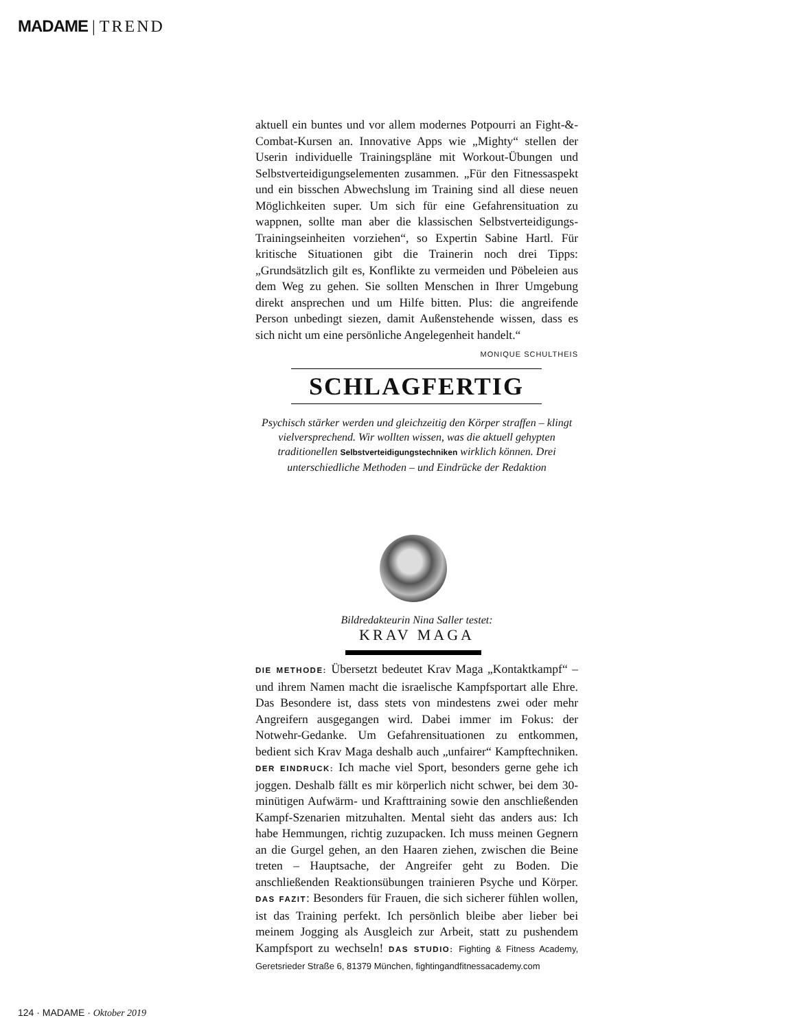MADAME | TREND
aktuell ein buntes und vor allem modernes Potpourri an Fight-&-Combat-Kursen an. Innovative Apps wie „Mighty“ stellen der Userin individuelle Trainingspläne mit Workout-Übungen und Selbstverteidigungselementen zusammen. „Für den Fitnessaspekt und ein bisschen Abwechslung im Training sind all diese neuen Möglichkeiten super. Um sich für eine Gefahrensituation zu wappnen, sollte man aber die klassischen Selbstverteidigungs-Trainingseinheiten vorziehen“, so Expertin Sabine Hartl. Für kritische Situationen gibt die Trainerin noch drei Tipps: „Grundsätzlich gilt es, Konflikte zu vermeiden und Pöbeleien aus dem Weg zu gehen. Sie sollten Menschen in Ihrer Umgebung direkt ansprechen und um Hilfe bitten. Plus: die angreifende Person unbedingt siezen, damit Außenstehende wissen, dass es sich nicht um eine persönliche Angelegenheit handelt.“ MONIQUE SCHULTHEIS
SCHLAGFERTIG
Psychisch stärker werden und gleichzeitig den Körper straffen – klingt vielversprechend. Wir wollten wissen, was die aktuell gehypten traditionellen Selbstverteidigungstechniken wirklich können. Drei unterschiedliche Methoden – und Eindrücke der Redaktion
Bildredakteurin Nina Saller testet:
KRAV MAGA
DIE METHODE: Übersetzt bedeutet Krav Maga „Kontaktkampf“ – und ihrem Namen macht die israelische Kampfsportart alle Ehre. Das Besondere ist, dass stets von mindestens zwei oder mehr Angreifern ausgegangen wird. Dabei immer im Fokus: der Notwehr-Gedanke. Um Gefahrensituationen zu entkommen, bedient sich Krav Maga deshalb auch „unfairer“ Kampftechniken. DER EINDRUCK: Ich mache viel Sport, besonders gerne gehe ich joggen. Deshalb fällt es mir körperlich nicht schwer, bei dem 30-minütigen Aufwärm- und Krafttraining sowie den anschließenden Kampf-Szenarien mitzuhalten. Mental sieht das anders aus: Ich habe Hemmungen, richtig zuzupacken. Ich muss meinen Gegnern an die Gurgel gehen, an den Haaren ziehen, zwischen die Beine treten – Hauptsache, der Angreifer geht zu Boden. Die anschließenden Reaktionsübungen trainieren Psyche und Körper. DAS FAZIT: Besonders für Frauen, die sich sicherer fühlen wollen, ist das Training perfekt. Ich persönlich bleibe aber lieber bei meinem Jogging als Ausgleich zur Arbeit, statt zu pushendem Kampfsport zu wechseln! DAS STUDIO: Fighting & Fitness Academy, Geretsrieder Straße 6, 81379 München, fightingandfitnessacademy.com
124 · MADAME · Oktober 2019